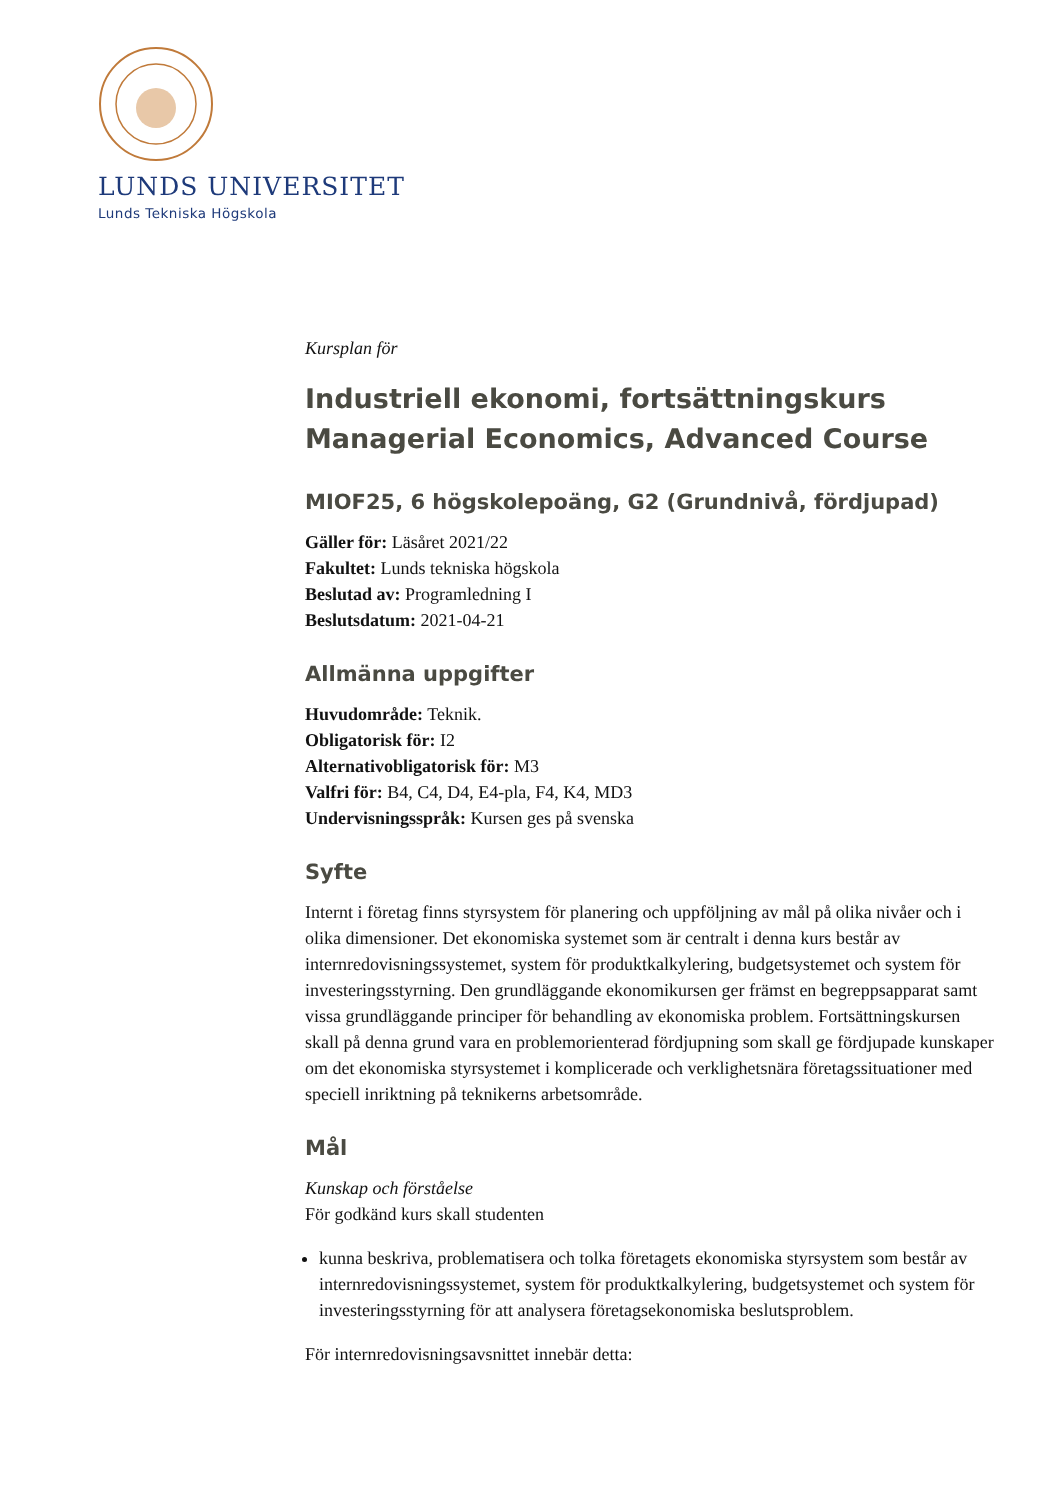LUNDS UNIVERSITET
Lunds Tekniska Högskola
Kursplan för
Industriell ekonomi, fortsättningskurs
Managerial Economics, Advanced Course
MIOF25, 6 högskolepoäng, G2 (Grundnivå, fördjupad)
Gäller för: Läsåret 2021/22
Fakultet: Lunds tekniska högskola
Beslutad av: Programledning I
Beslutsdatum: 2021-04-21
Allmänna uppgifter
Huvudområde: Teknik.
Obligatorisk för: I2
Alternativobligatorisk för: M3
Valfri för: B4, C4, D4, E4-pla, F4, K4, MD3
Undervisningsspråk: Kursen ges på svenska
Syfte
Internt i företag finns styrsystem för planering och uppföljning av mål på olika nivåer och i olika dimensioner. Det ekonomiska systemet som är centralt i denna kurs består av internredovisningssystemet, system för produktkalkylering, budgetsystemet och system för investeringsstyrning. Den grundläggande ekonomikursen ger främst en begreppsapparat samt vissa grundläggande principer för behandling av ekonomiska problem. Fortsättningskursen skall på denna grund vara en problemorienterad fördjupning som skall ge fördjupade kunskaper om det ekonomiska styrsystemet i komplicerade och verklighetsnära företagssituationer med speciell inriktning på teknikerns arbetsområde.
Mål
Kunskap och förståelse
För godkänd kurs skall studenten
kunna beskriva, problematisera och tolka företagets ekonomiska styrsystem som består av internredovisningssystemet, system för produktkalkylering, budgetsystemet och system för investeringsstyrning för att analysera företagsekonomiska beslutsproblem.
För internredovisningsavsnittet innebär detta: